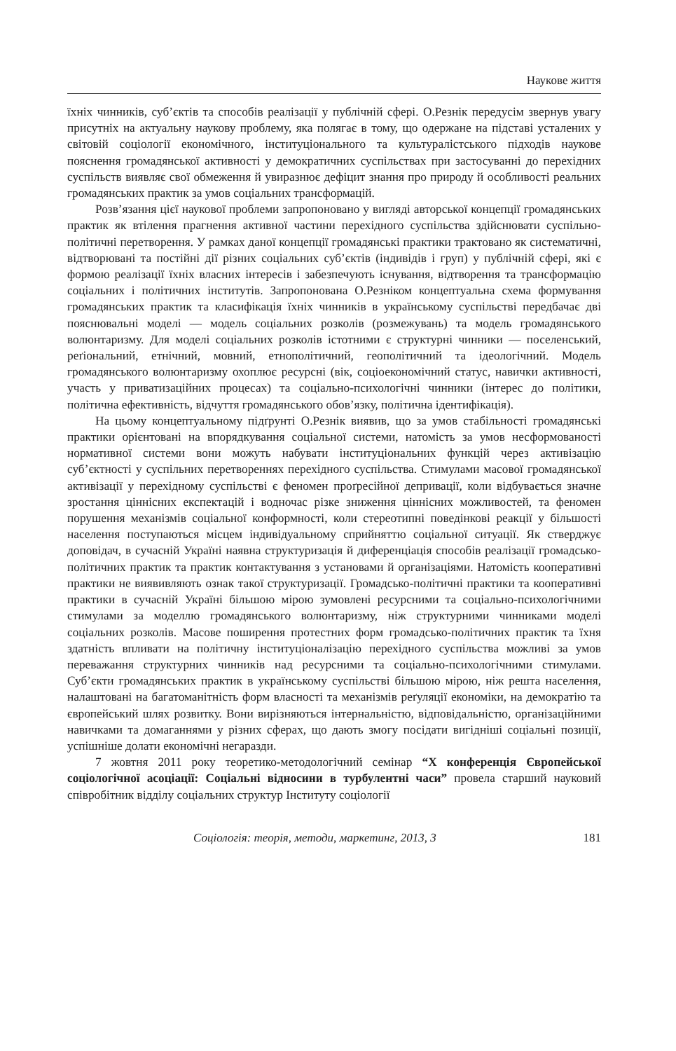Наукове життя
їхніх чинників, суб’єктів та способів реалізації у публічній сфері. О.Резнік передусім звернув увагу присутніх на актуальну наукову проблему, яка полягає в тому, що одержане на підставі усталених у світовій соціології економічного, інституціонального та культуралістського підходів наукове пояснення громадянської активності у демократичних суспільствах при застосуванні до перехідних суспільств виявляє свої обмеження й увиразнює дефіцит знання про природу й особливості реальних громадянських практик за умов соціальних трансформацій.
Розв’язання цієї наукової проблеми запропоновано у вигляді авторської концепції громадянських практик як втілення прагнення активної частини перехідного суспільства здійснювати суспільно-політичні перетворення. У рамках даної концепції громадянські практики трактовано як систематичні, відтворювані та постійні дії різних соціальних суб’єктів (індивідів і груп) у публічній сфері, які є формою реалізації їхніх власних інтересів і забезпечують існування, відтворення та трансформацію соціальних і політичних інститутів. Запропонована О.Резніком концептуальна схема формування громадянських практик та класифікація їхніх чинників в українському суспільстві передбачає дві пояснювальні моделі — модель соціальних розколів (розмежувань) та модель громадянського волюнтаризму. Для моделі соціальних розколів істотними є структурні чинники — поселенський, реґіональний, етнічний, мовний, етнополітичний, геополітичний та ідеологічний. Модель громадянського волюнтаризму охоплює ресурсні (вік, соціоекономічний статус, навички активності, участь у приватизаційних процесах) та соціально-психологічні чинники (інтерес до політики, політична ефективність, відчуття громадянського обов’язку, політична ідентифікація).
На цьому концептуальному підґрунті О.Резнік виявив, що за умов стабільності громадянські практики орієнтовані на впорядкування соціальної системи, натомість за умов несформованості нормативної системи вони можуть набувати інституціональних функцій через активізацію суб’єктності у суспільних перетвореннях перехідного суспільства. Стимулами масової громадянської активізації у перехідному суспільстві є феномен проґресійної депривації, коли відбувається значне зростання ціннісних експектацій і водночас різке зниження ціннісних можливостей, та феномен порушення механізмів соціальної конформності, коли стереотипні поведінкові реакції у більшості населення поступаються місцем індивідуальному сприйняттю соціальної ситуації. Як стверджує доповідач, в сучасній Україні наявна структуризація й диференціація способів реалізації громадсько-політичних практик та практик контактування з установами й організаціями. Натомість кооперативні практики не виявивляють ознак такої структуризації. Громадсько-політичні практики та кооперативні практики в сучасній Україні більшою мірою зумовлені ресурсними та соціально-психологічними стимулами за моделлю громадянського волюнтаризму, ніж структурними чинниками моделі соціальних розколів. Масове поширення протестних форм громадсько-політичних практик та їхня здатність впливати на політичну інституціоналізацію перехідного суспільства можливі за умов переважання структурних чинників над ресурсними та соціально-психологічними стимулами. Суб’єкти громадянських практик в українському суспільстві більшою мірою, ніж решта населення, налаштовані на багатоманітність форм власності та механізмів реґуляції економіки, на демократію та європейський шлях розвитку. Вони вирізняються інтернальністю, відповідальністю, організаційними навичками та домаганнями у різних сферах, що дають змогу посідати вигідніші соціальні позиції, успішніше долати економічні негаразди.
7 жовтня 2011 року теоретико-методологічний семінар “X конференція Європейської соціологічної асоціації: Соціальні відносини в турбулентні часи” провела старший науковий співробітник відділу соціальних структур Інституту соціології
Соціологія: теорія, методи, маркетинг, 2013, 3 181